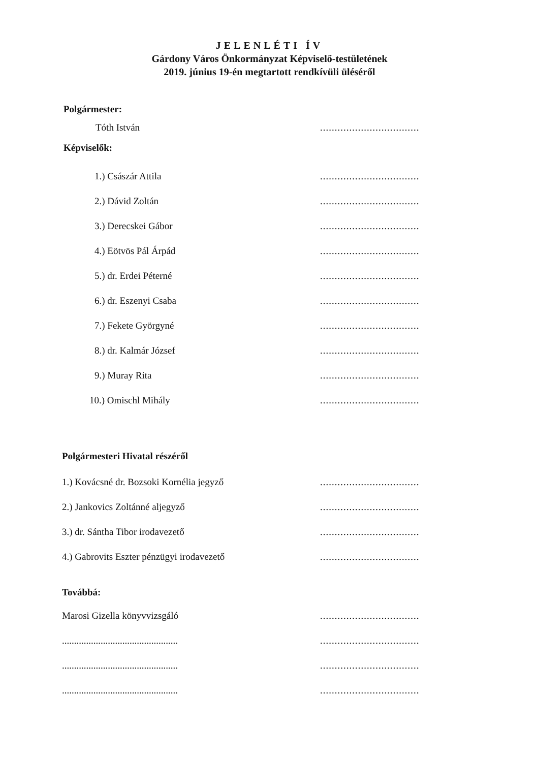JELENLÉTI ÍV
Gárdony Város Önkormányzat Képviselő-testületének
2019. június 19-én megtartott rendkívüli üléséről
Polgármester:
Tóth István
..................................
Képviselők:
1.) Császár Attila
..................................
2.) Dávid Zoltán
..................................
3.) Derecskei Gábor
..................................
4.) Eötvös Pál Árpád
..................................
5.) dr. Erdei Péterné
..................................
6.) dr. Eszenyi Csaba
..................................
7.) Fekete Györgyné
..................................
8.) dr. Kalmár József
..................................
9.) Muray Rita
..................................
10.) Omischl Mihály
..................................
Polgármesteri Hivatal részéről
1.) Kovácsné dr. Bozsoki Kornélia jegyző
..................................
2.) Jankovics Zoltánné aljegyző
..................................
3.) dr. Sántha Tibor irodavezető
..................................
4.) Gabrovits Eszter pénzügyi irodavezető
..................................
Továbbá:
Marosi Gizella könyvvizsgáló
..................................
................................................
..................................
................................................
..................................
................................................
..................................